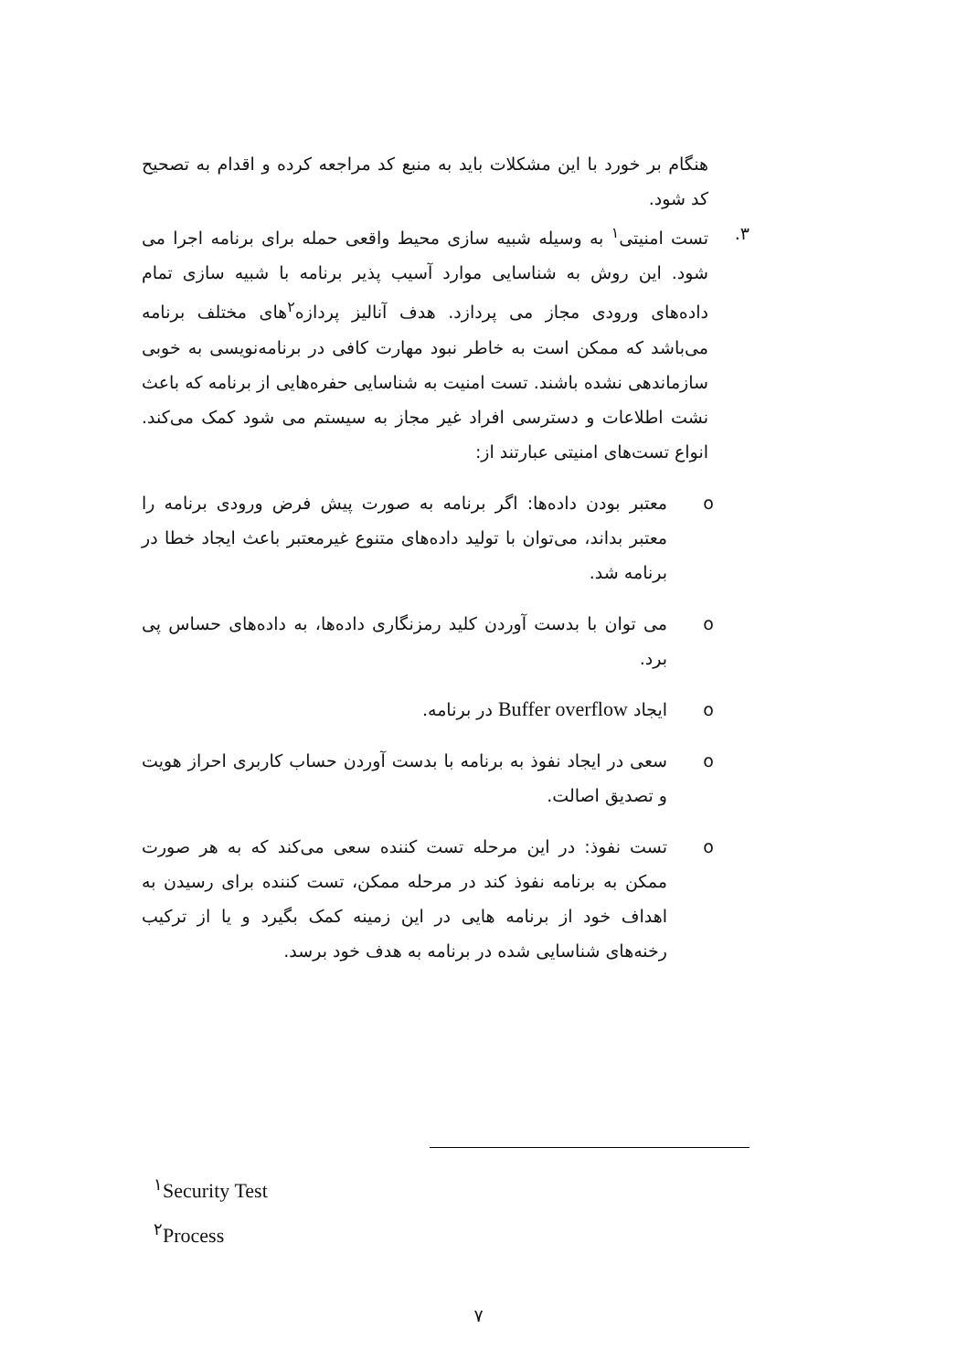هنگام بر خورد با این مشکلات باید به منبع کد مراجعه کرده و اقدام به تصحیح کد شود.
۳. تست امنیتی<sup>۱</sup> به وسیله شبیه سازی محیط واقعی حمله برای برنامه اجرا می شود. این روش به شناسایی موارد آسیب پذیر برنامه با شبیه سازی تمام داده‌های ورودی مجاز می پردازد. هدف آنالیز پردازه<sup>۲</sup>های مختلف برنامه می‌باشد که ممکن است به خاطر نبود مهارت کافی در برنامه‌نویسی به خوبی سازماندهی نشده باشند. تست امنیت به شناسایی حفره‌هایی از برنامه که باعث نشت اطلاعات و دسترسی افراد غیر مجاز به سیستم می شود کمک می‌کند. انواع تست‌های امنیتی عبارتند از:
o معتبر بودن داده‌ها: اگر برنامه به صورت پیش فرض ورودی برنامه را معتبر بداند، می‌توان با تولید داده‌های متنوع غیرمعتبر باعث ایجاد خطا در برنامه شد.
o می توان با بدست آوردن کلید رمزنگاری داده‌ها، به داده‌های حساس پی برد.
o ایجاد Buffer overflow در برنامه.
o سعی در ایجاد نفوذ به برنامه با بدست آوردن حساب کاربری احراز هویت و تصدیق اصالت.
o تست نفوذ: در این مرحله تست کننده سعی می‌کند که به هر صورت ممکن به برنامه نفوذ کند در مرحله ممکن، تست کننده برای رسیدن به اهداف خود از برنامه هایی در این زمینه کمک بگیرد و یا از ترکیب رخنه‌های شناسایی شده در برنامه به هدف خود برسد.
<sup>۱</sup> Security Test
<sup>۲</sup> Process
۷